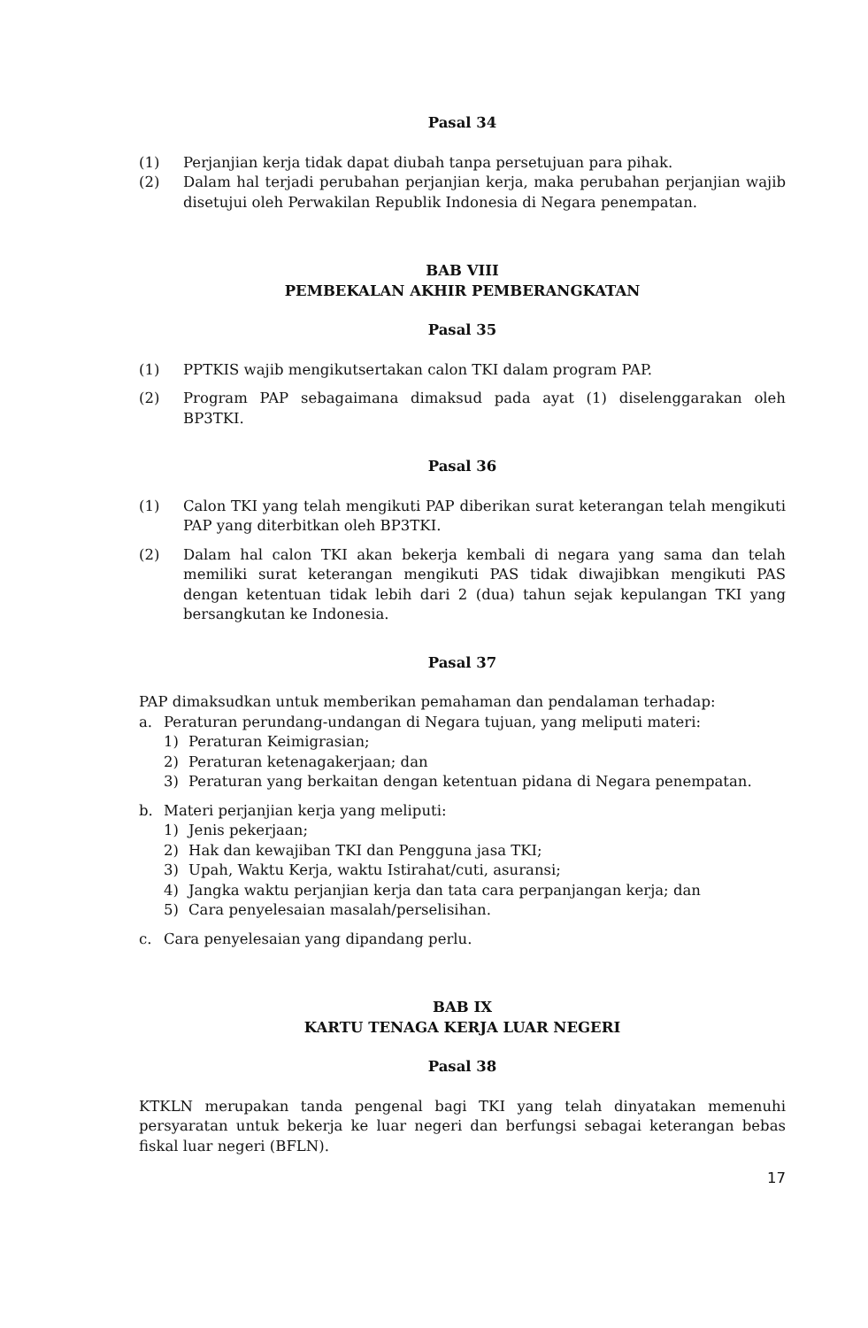Pasal 34
(1) Perjanjian kerja tidak dapat diubah tanpa persetujuan para pihak.
(2) Dalam hal terjadi perubahan perjanjian kerja, maka perubahan perjanjian wajib disetujui oleh Perwakilan Republik Indonesia di Negara penempatan.
BAB VIII
PEMBEKALAN AKHIR PEMBERANGKATAN
Pasal 35
(1) PPTKIS wajib mengikutsertakan calon TKI dalam program PAP.
(2) Program PAP sebagaimana dimaksud pada ayat (1) diselenggarakan oleh BP3TKI.
Pasal 36
(1) Calon TKI yang telah mengikuti PAP diberikan surat keterangan telah mengikuti PAP yang diterbitkan oleh BP3TKI.
(2) Dalam hal calon TKI akan bekerja kembali di negara yang sama dan telah memiliki surat keterangan mengikuti PAS tidak diwajibkan mengikuti PAS dengan ketentuan tidak lebih dari 2 (dua) tahun sejak kepulangan TKI yang bersangkutan ke Indonesia.
Pasal 37
PAP dimaksudkan untuk memberikan pemahaman dan pendalaman terhadap:
a. Peraturan perundang-undangan di Negara tujuan, yang meliputi materi:
1) Peraturan Keimigrasian;
2) Peraturan ketenagakerjaan; dan
3) Peraturan yang berkaitan dengan ketentuan pidana di Negara penempatan.
b. Materi perjanjian kerja yang meliputi:
1) Jenis pekerjaan;
2) Hak dan kewajiban TKI dan Pengguna jasa TKI;
3) Upah, Waktu Kerja, waktu Istirahat/cuti, asuransi;
4) Jangka waktu perjanjian kerja dan tata cara perpanjangan kerja; dan
5) Cara penyelesaian masalah/perselisihan.
c. Cara penyelesaian yang dipandang perlu.
BAB IX
KARTU TENAGA KERJA LUAR NEGERI
Pasal 38
KTKLN merupakan tanda pengenal bagi TKI yang telah dinyatakan memenuhi persyaratan untuk bekerja ke luar negeri dan berfungsi sebagai keterangan bebas fiskal luar negeri (BFLN).
17